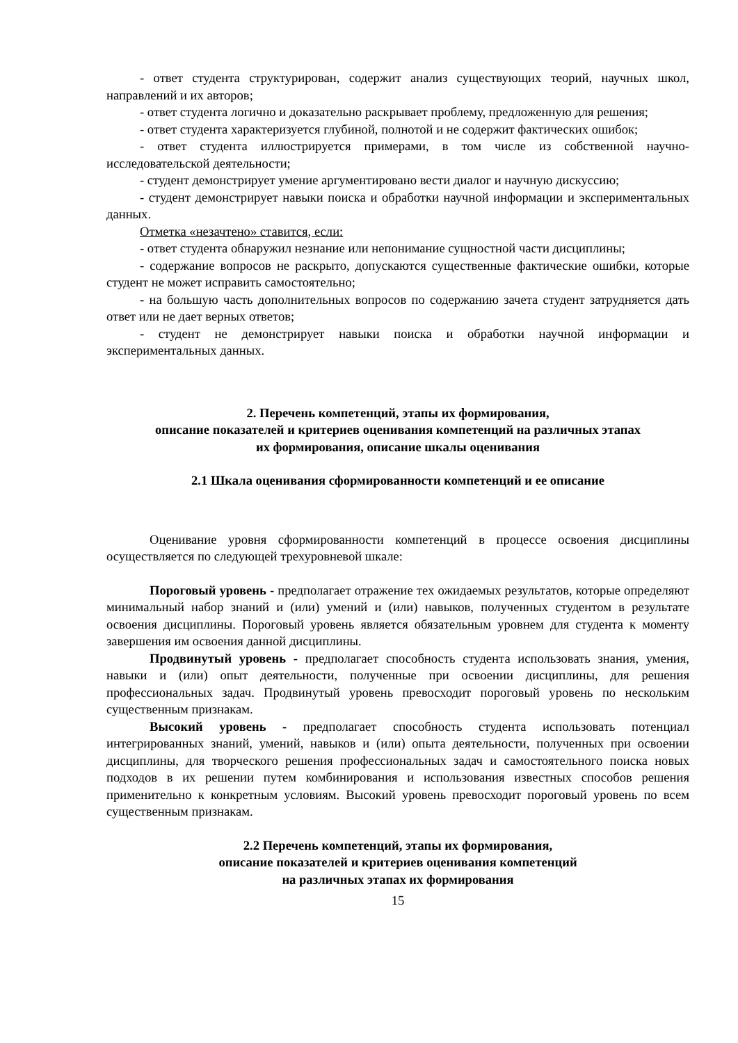- ответ студента структурирован, содержит анализ существующих теорий, научных школ, направлений и их авторов;
- ответ студента логично и доказательно раскрывает проблему, предложенную для решения;
- ответ студента характеризуется глубиной, полнотой и не содержит фактических ошибок;
- ответ студента иллюстрируется примерами, в том числе из собственной научно-исследовательской деятельности;
- студент демонстрирует умение аргументировано вести диалог и научную дискуссию;
- студент демонстрирует навыки поиска и обработки научной информации и экспериментальных данных.
Отметка «незачтено» ставится, если:
- ответ студента обнаружил незнание или непонимание сущностной части дисциплины;
- содержание вопросов не раскрыто, допускаются существенные фактические ошибки, которые студент не может исправить самостоятельно;
- на большую часть дополнительных вопросов по содержанию зачета студент затрудняется дать ответ или не дает верных ответов;
- студент не демонстрирует навыки поиска и обработки научной информации и экспериментальных данных.
2. Перечень компетенций, этапы их формирования,
описание показателей и критериев оценивания компетенций на различных этапах
их формирования, описание шкалы оценивания
2.1 Шкала оценивания сформированности компетенций и ее описание
Оценивание уровня сформированности компетенций в процессе освоения дисциплины осуществляется по следующей трехуровневой шкале:
Пороговый уровень - предполагает отражение тех ожидаемых результатов, которые определяют минимальный набор знаний и (или) умений и (или) навыков, полученных студентом в результате освоения дисциплины. Пороговый уровень является обязательным уровнем для студента к моменту завершения им освоения данной дисциплины.
Продвинутый уровень - предполагает способность студента использовать знания, умения, навыки и (или) опыт деятельности, полученные при освоении дисциплины, для решения профессиональных задач. Продвинутый уровень превосходит пороговый уровень по нескольким существенным признакам.
Высокий уровень - предполагает способность студента использовать потенциал интегрированных знаний, умений, навыков и (или) опыта деятельности, полученных при освоении дисциплины, для творческого решения профессиональных задач и самостоятельного поиска новых подходов в их решении путем комбинирования и использования известных способов решения применительно к конкретным условиям. Высокий уровень превосходит пороговый уровень по всем существенным признакам.
2.2 Перечень компетенций, этапы их формирования,
описание показателей и критериев оценивания компетенций
на различных этапах их формирования
15